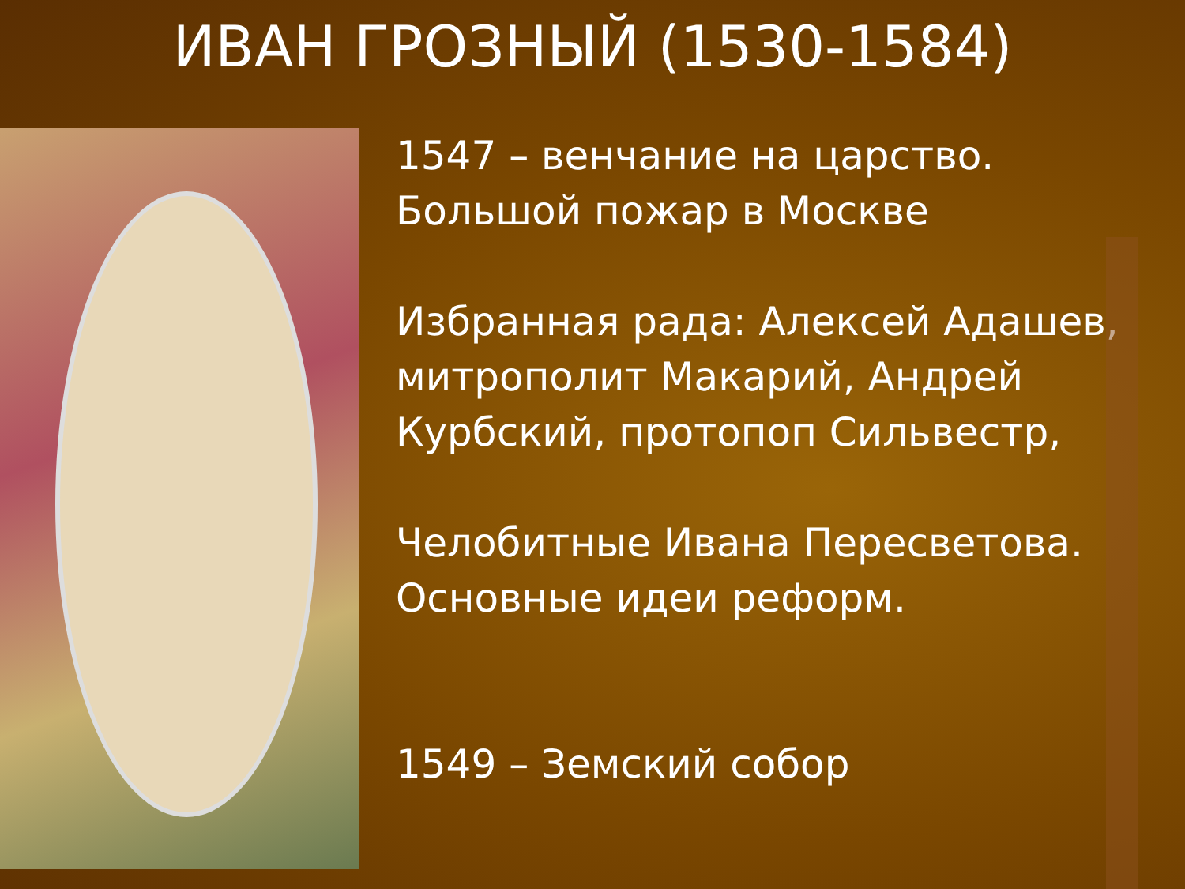ИВАН ГРОЗНЫЙ (1530-1584)
1547 – венчание на царство.
Большой пожар в Москве
Избранная рада: Алексей Адашев, митрополит Макарий, Андрей Курбский, протопоп Сильвестр,
Челобитные Ивана Пересветова. Основные идеи реформ.
1549 – Земский собор